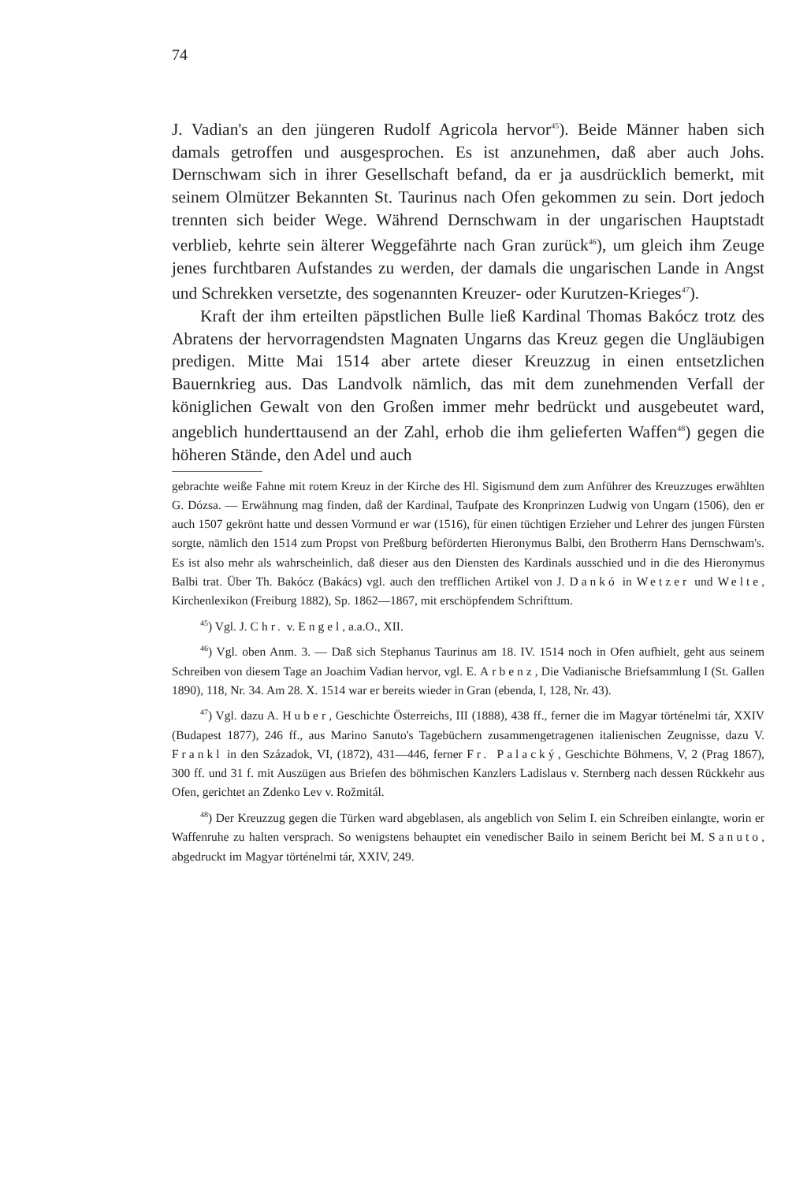74
J. Vadian's an den jüngeren Rudolf Agricola hervor<sup>45</sup>). Beide Männer haben sich damals getroffen und ausgesprochen. Es ist anzunehmen, daß aber auch Johs. Dernschwam sich in ihrer Gesellschaft befand, da er ja ausdrücklich bemerkt, mit seinem Olmützer Bekannten St. Taurinus nach Ofen gekommen zu sein. Dort jedoch trennten sich beider Wege. Während Dernschwam in der ungarischen Hauptstadt verblieb, kehrte sein älterer Weggefährte nach Gran zurück<sup>46</sup>), um gleich ihm Zeuge jenes furchtbaren Aufstandes zu werden, der damals die ungarischen Lande in Angst und Schrekken versetzte, des sogenannten Kreuzer- oder Kurutzen-Krieges<sup>47</sup>).
Kraft der ihm erteilten päpstlichen Bulle ließ Kardinal Thomas Bakócz trotz des Abratens der hervorragendsten Magnaten Ungarns das Kreuz gegen die Ungläubigen predigen. Mitte Mai 1514 aber artete dieser Kreuzzug in einen entsetzlichen Bauernkrieg aus. Das Landvolk nämlich, das mit dem zunehmenden Verfall der königlichen Gewalt von den Großen immer mehr bedrückt und ausgebeutet ward, angeblich hunderttausend an der Zahl, erhob die ihm gelieferten Waffen<sup>48</sup>) gegen die höheren Stände, den Adel und auch
gebrachte weiße Fahne mit rotem Kreuz in der Kirche des Hl. Sigismund dem zum Anführer des Kreuzzuges erwählten G. Dózsa. — Erwähnung mag finden, daß der Kardinal, Taufpate des Kronprinzen Ludwig von Ungarn (1506), den er auch 1507 gekrönt hatte und dessen Vormund er war (1516), für einen tüchtigen Erzieher und Lehrer des jungen Fürsten sorgte, nämlich den 1514 zum Propst von Preßburg beförderten Hieronymus Balbi, den Brotherrn Hans Dernschwam's. Es ist also mehr als wahrscheinlich, daß dieser aus den Diensten des Kardinals ausschied und in die des Hieronymus Balbi trat. Über Th. Bakócz (Bakács) vgl. auch den trefflichen Artikel von J. Dankó in Wetzer und Welte, Kirchenlexikon (Freiburg 1882), Sp. 1862—1867, mit erschöpfendem Schrifttum.
<sup>45</sup>) Vgl. J. Chr. v. Engel, a.a.O., XII.
<sup>46</sup>) Vgl. oben Anm. 3. — Daß sich Stephanus Taurinus am 18. IV. 1514 noch in Ofen aufhielt, geht aus seinem Schreiben von diesem Tage an Joachim Vadian hervor, vgl. E. Arbenz, Die Vadianische Briefsammlung I (St. Gallen 1890), 118, Nr. 34. Am 28. X. 1514 war er bereits wieder in Gran (ebenda, I, 128, Nr. 43).
<sup>47</sup>) Vgl. dazu A. Huber, Geschichte Österreichs, III (1888), 438 ff., ferner die im Magyar történelmi tár, XXIV (Budapest 1877), 246 ff., aus Marino Sanuto's Tagebüchern zusammengetragenen italienischen Zeugnisse, dazu V. Frankl in den Századok, VI, (1872), 431—446, ferner Fr. Palacký, Geschichte Böhmens, V, 2 (Prag 1867), 300 ff. und 31 f. mit Auszügen aus Briefen des böhmischen Kanzlers Ladislaus v. Sternberg nach dessen Rückkehr aus Ofen, gerichtet an Zdenko Lev v. Rožmitál.
<sup>48</sup>) Der Kreuzzug gegen die Türken ward abgeblasen, als angeblich von Selim I. ein Schreiben einlangte, worin er Waffenruhe zu halten versprach. So wenigstens behauptet ein venedischer Bailo in seinem Bericht bei M. Sanuto, abgedruckt im Magyar történelmi tár, XXIV, 249.